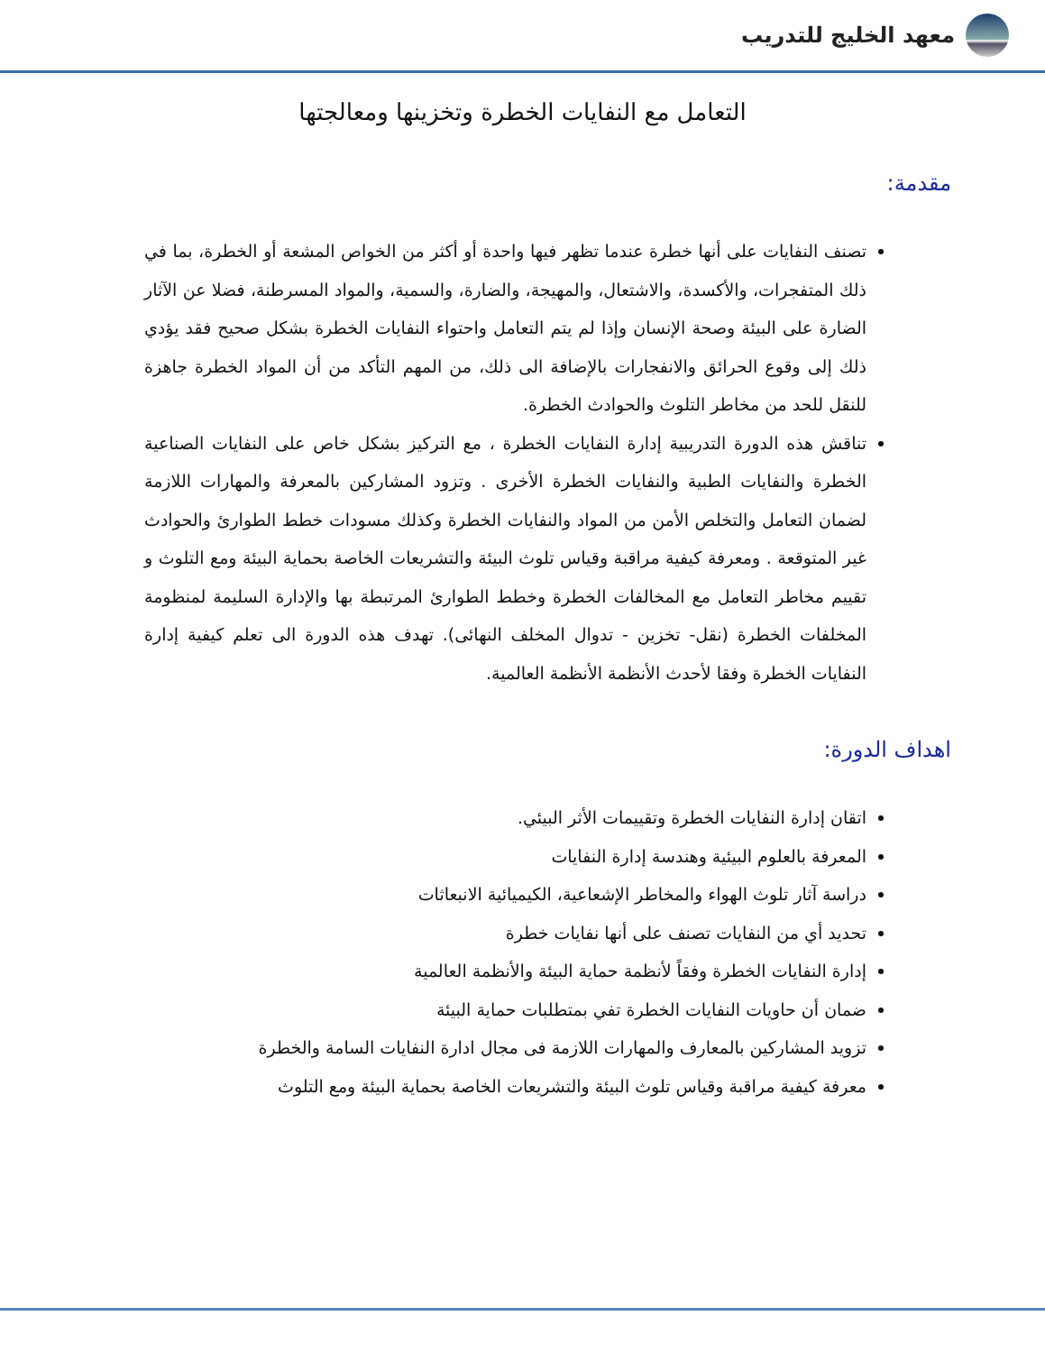معهد الخليج للتدريب
التعامل مع النفايات الخطرة وتخزينها ومعالجتها
مقدمة:
تصنف النفايات على أنها خطرة عندما تظهر فيها واحدة أو أكثر من الخواص المشعة أو الخطرة، بما في ذلك المتفجرات، والأكسدة، والاشتعال، والمهيجة، والضارة، والسمية، والمواد المسرطنة، فضلا عن الآثار الضارة على البيئة وصحة الإنسان وإذا لم يتم التعامل واحتواء النفايات الخطرة بشكل صحيح فقد يؤدي ذلك إلى وقوع الحرائق والانفجارات بالإضافة الى ذلك، من المهم التأكد من أن المواد الخطرة جاهزة للنقل للحد من مخاطر التلوث والحوادث الخطرة.
تناقش هذه الدورة التدريبية إدارة النفايات الخطرة ، مع التركيز بشكل خاص على النفايات الصناعية الخطرة والنفايات الطبية والنفايات الخطرة الأخرى . وتزود المشاركين بالمعرفة والمهارات اللازمة لضمان التعامل والتخلص الأمن من المواد والنفايات الخطرة وكذلك مسودات خطط الطوارئ والحوادث غير المتوقعة . ومعرفة كيفية مراقبة وقياس تلوث البيئة والتشريعات الخاصة بحماية البيئة ومع التلوث و تقييم مخاطر التعامل مع المخالفات الخطرة وخطط الطوارئ المرتبطة بها والإدارة السليمة لمنظومة المخلفات الخطرة (نقل- تخزين - تدوال المخلف النهائى). تهدف هذه الدورة الى تعلم كيفية إدارة النفايات الخطرة وفقا لأحدث الأنظمة الأنظمة العالمية.
اهداف الدورة:
اتقان إدارة النفايات الخطرة وتقييمات الأثر البيئي.
المعرفة بالعلوم البيئية وهندسة إدارة النفايات
دراسة آثار تلوث الهواء والمخاطر الإشعاعية، الكيميائية الانبعاثات
تحديد أي من النفايات تصنف على أنها نفايات خطرة
إدارة النفايات الخطرة وفقاً لأنظمة حماية البيئة والأنظمة العالمية
ضمان أن حاويات النفايات الخطرة تفي بمتطلبات حماية البيئة
تزويد المشاركين بالمعارف والمهارات اللازمة فى مجال ادارة النفايات السامة والخطرة
معرفة كيفية مراقبة وقياس تلوث البيئة والتشريعات الخاصة بحماية البيئة ومع التلوث